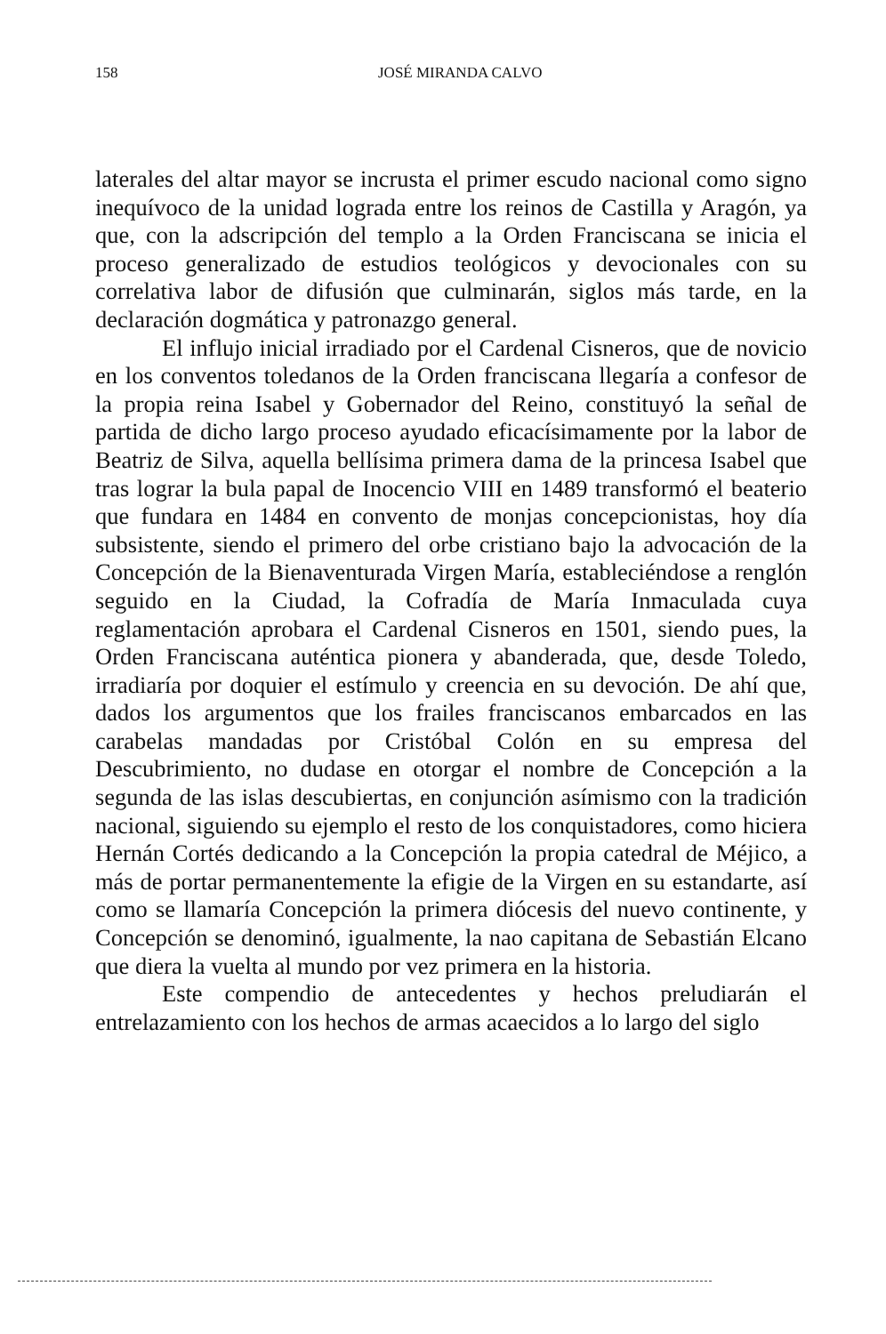158 JOSÉ MIRANDA CALVO
laterales del altar mayor se incrusta el primer escudo nacional como signo inequívoco de la unidad lograda entre los reinos de Castilla y Aragón, ya que, con la adscripción del templo a la Orden Franciscana se inicia el proceso generalizado de estudios teológicos y devocionales con su correlativa labor de difusión que culminarán, siglos más tarde, en la declaración dogmática y patronazgo general.
El influjo inicial irradiado por el Cardenal Cisneros, que de novicio en los conventos toledanos de la Orden franciscana llegaría a confesor de la propia reina Isabel y Gobernador del Reino, constituyó la señal de partida de dicho largo proceso ayudado eficacísimamente por la labor de Beatriz de Silva, aquella bellísima primera dama de la princesa Isabel que tras lograr la bula papal de Inocencio VIII en 1489 transformó el beaterio que fundara en 1484 en convento de monjas concepcionistas, hoy día subsistente, siendo el primero del orbe cristiano bajo la advocación de la Concepción de la Bienaventurada Virgen María, estableciéndose a renglón seguido en la Ciudad, la Cofradía de María Inmaculada cuya reglamentación aprobara el Cardenal Cisneros en 1501, siendo pues, la Orden Franciscana auténtica pionera y abanderada, que, desde Toledo, irradiaría por doquier el estímulo y creencia en su devoción. De ahí que, dados los argumentos que los frailes franciscanos embarcados en las carabelas mandadas por Cristóbal Colón en su empresa del Descubrimiento, no dudase en otorgar el nombre de Concepción a la segunda de las islas descubiertas, en conjunción asímismo con la tradición nacional, siguiendo su ejemplo el resto de los conquistadores, como hiciera Hernán Cortés dedicando a la Concepción la propia catedral de Méjico, a más de portar permanentemente la efigie de la Virgen en su estandarte, así como se llamaría Concepción la primera diócesis del nuevo continente, y Concepción se denominó, igualmente, la nao capitana de Sebastián Elcano que diera la vuelta al mundo por vez primera en la historia.
Este compendio de antecedentes y hechos preludiarán el entrelazamiento con los hechos de armas acaecidos a lo largo del siglo